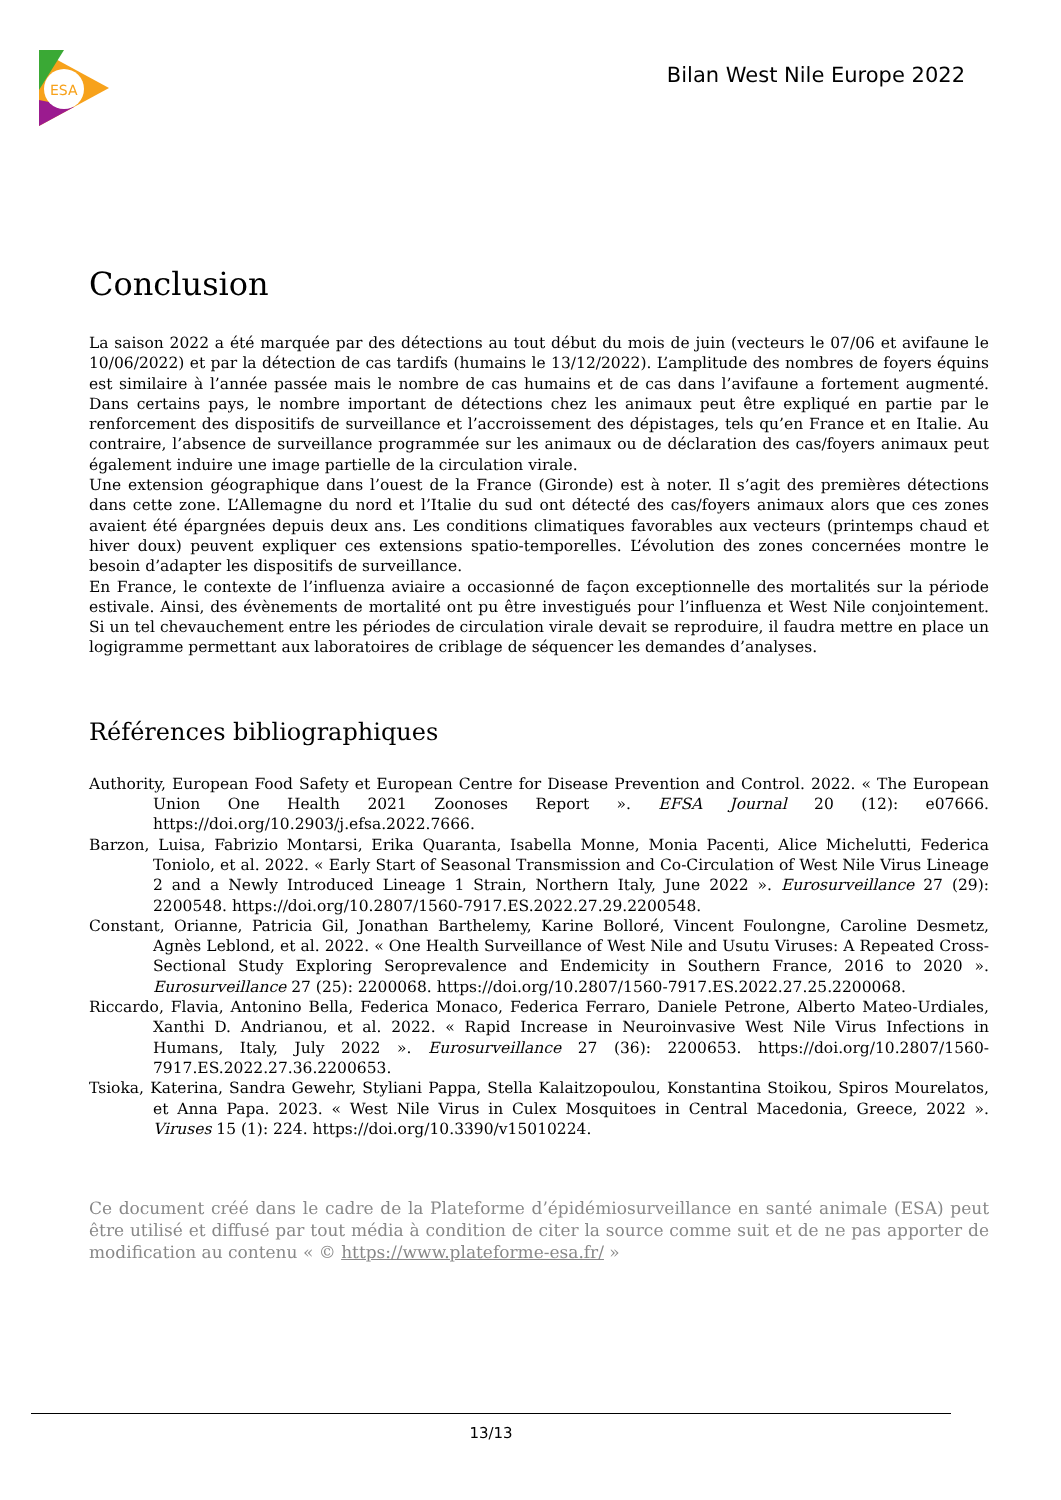ESA
Bilan West Nile Europe 2022
Conclusion
La saison 2022 a été marquée par des détections au tout début du mois de juin (vecteurs le 07/06 et avifaune le 10/06/2022) et par la détection de cas tardifs (humains le 13/12/2022). L’amplitude des nombres de foyers équins est similaire à l’année passée mais le nombre de cas humains et de cas dans l’avifaune a fortement augmenté. Dans certains pays, le nombre important de détections chez les animaux peut être expliqué en partie par le renforcement des dispositifs de surveillance et l’accroissement des dépistages, tels qu’en France et en Italie. Au contraire, l’absence de surveillance programmée sur les animaux ou de déclaration des cas/foyers animaux peut également induire une image partielle de la circulation virale.
Une extension géographique dans l’ouest de la France (Gironde) est à noter. Il s’agit des premières détections dans cette zone. L’Allemagne du nord et l’Italie du sud ont détecté des cas/foyers animaux alors que ces zones avaient été épargnées depuis deux ans. Les conditions climatiques favorables aux vecteurs (printemps chaud et hiver doux) peuvent expliquer ces extensions spatio-temporelles. L’évolution des zones concernées montre le besoin d’adapter les dispositifs de surveillance.
En France, le contexte de l’influenza aviaire a occasionné de façon exceptionnelle des mortalités sur la période estivale. Ainsi, des évènements de mortalité ont pu être investigués pour l’influenza et West Nile conjointement. Si un tel chevauchement entre les périodes de circulation virale devait se reproduire, il faudra mettre en place un logigramme permettant aux laboratoires de criblage de séquencer les demandes d’analyses.
Références bibliographiques
Authority, European Food Safety et European Centre for Disease Prevention and Control. 2022. « The European Union One Health 2021 Zoonoses Report ». EFSA Journal 20 (12): e07666. https://doi.org/10.2903/j.efsa.2022.7666.
Barzon, Luisa, Fabrizio Montarsi, Erika Quaranta, Isabella Monne, Monia Pacenti, Alice Michelutti, Federica Toniolo, et al. 2022. « Early Start of Seasonal Transmission and Co-Circulation of West Nile Virus Lineage 2 and a Newly Introduced Lineage 1 Strain, Northern Italy, June 2022 ». Eurosurveillance 27 (29): 2200548. https://doi.org/10.2807/1560-7917.ES.2022.27.29.2200548.
Constant, Orianne, Patricia Gil, Jonathan Barthelemy, Karine Bolloré, Vincent Foulongne, Caroline Desmetz, Agnès Leblond, et al. 2022. « One Health Surveillance of West Nile and Usutu Viruses: A Repeated Cross-Sectional Study Exploring Seroprevalence and Endemicity in Southern France, 2016 to 2020 ». Eurosurveillance 27 (25): 2200068. https://doi.org/10.2807/1560-7917.ES.2022.27.25.2200068.
Riccardo, Flavia, Antonino Bella, Federica Monaco, Federica Ferraro, Daniele Petrone, Alberto Mateo-Urdiales, Xanthi D. Andrianou, et al. 2022. « Rapid Increase in Neuroinvasive West Nile Virus Infections in Humans, Italy, July 2022 ». Eurosurveillance 27 (36): 2200653. https://doi.org/10.2807/1560-7917.ES.2022.27.36.2200653.
Tsioka, Katerina, Sandra Gewehr, Styliani Pappa, Stella Kalaitzopoulou, Konstantina Stoikou, Spiros Mourelatos, et Anna Papa. 2023. « West Nile Virus in Culex Mosquitoes in Central Macedonia, Greece, 2022 ». Viruses 15 (1): 224. https://doi.org/10.3390/v15010224.
Ce document créé dans le cadre de la Plateforme d’épidémiosurveillance en santé animale (ESA) peut être utilisé et diffusé par tout média à condition de citer la source comme suit et de ne pas apporter de modification au contenu « © https://www.plateforme-esa.fr/ »
13/13